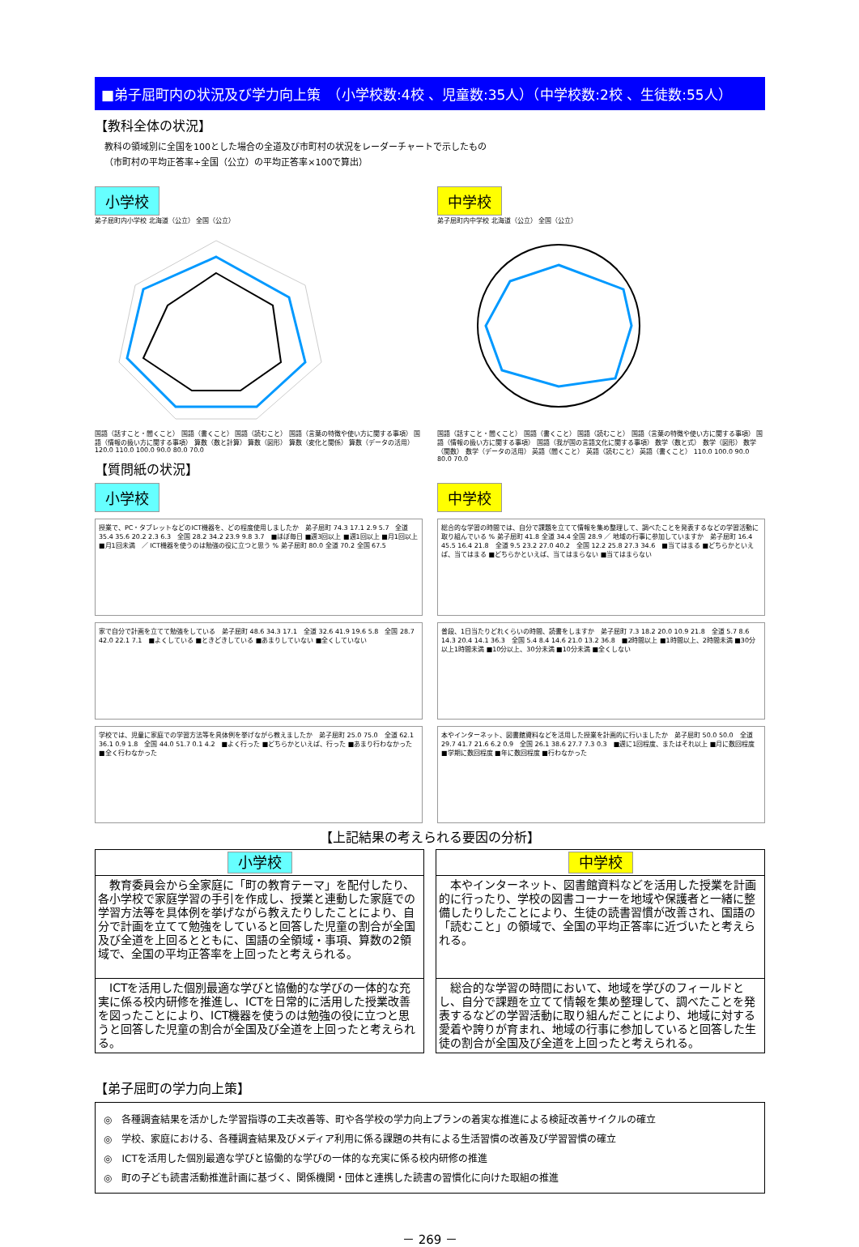■弟子屈町内の状況及び学力向上策　（小学校数:4校 、児童数:35人）（中学校数:2校 、生徒数:55人）
【教科全体の状況】
教科の領域別に全国を100とした場合の全道及び市町村の状況をレーダーチャートで示したもの
（市町村の平均正答率÷全国（公立）の平均正答率×100で算出）
小学校
弟子屈町内小学校 北海道（公立） 全国（公立）
国語（話すこと・聞くこと） 国語（書くこと） 国語（読むこと） 国語（言葉の特徴や使い方に関する事項） 国語（情報の扱い方に関する事項） 算数（数と計算） 算数（図形） 算数（変化と関係） 算数（データの活用） 120.0 110.0 100.0 90.0 80.0 70.0
中学校
弟子屈町内中学校 北海道（公立） 全国（公立）
国語（話すこと・聞くこと） 国語（書くこと） 国語（読むこと） 国語（言葉の特徴や使い方に関する事項） 国語（情報の扱い方に関する事項） 国語（我が国の言語文化に関する事項） 数学（数と式） 数学（図形） 数学（関数） 数学（データの活用） 英語（聞くこと） 英語（読むこと） 英語（書くこと） 110.0 100.0 90.0 80.0 70.0
【質問紙の状況】
小学校
授業で、PC・タブレットなどのICT機器を、どの程度使用しましたか　弟子屈町 74.3 17.1 2.9 5.7　全道 35.4 35.6 20.2 2.3 6.3　全国 28.2 34.2 23.9 9.8 3.7　■ほぼ毎日 ■週3回以上 ■週1回以上 ■月1回以上 ■月1回未満　／ ICT機器を使うのは勉強の役に立つと思う % 弟子屈町 80.0 全道 70.2 全国 67.5
家で自分で計画を立てて勉強をしている　弟子屈町 48.6 34.3 17.1　全道 32.6 41.9 19.6 5.8　全国 28.7 42.0 22.1 7.1　■よくしている ■ときどきしている ■あまりしていない ■全くしていない
学校では、児童に家庭での学習方法等を具体例を挙げながら教えましたか　弟子屈町 25.0 75.0　全道 62.1 36.1 0.9 1.8　全国 44.0 51.7 0.1 4.2　■よく行った ■どちらかといえば、行った ■あまり行わなかった ■全く行わなかった
中学校
総合的な学習の時間では、自分で課題を立てて情報を集め整理して、調べたことを発表するなどの学習活動に取り組んでいる % 弟子屈町 41.8 全道 34.4 全国 28.9 ／ 地域の行事に参加していますか　弟子屈町 16.4 45.5 16.4 21.8　全道 9.5 23.2 27.0 40.2　全国 12.2 25.8 27.3 34.6　■当てはまる ■どちらかといえば、当てはまる ■どちらかといえば、当てはまらない ■当てはまらない
普段、1日当たりどれくらいの時間、読書をしますか　弟子屈町 7.3 18.2 20.0 10.9 21.8　全道 5.7 8.6 14.3 20.4 14.1 36.3　全国 5.4 8.4 14.6 21.0 13.2 36.8　■2時間以上 ■1時間以上、2時間未満 ■30分以上1時間未満 ■10分以上、30分未満 ■10分未満 ■全くしない
本やインターネット、図書館資料などを活用した授業を計画的に行いましたか　弟子屈町 50.0 50.0　全道 29.7 41.7 21.6 6.2 0.9　全国 26.1 38.6 27.7 7.3 0.3　■週に1回程度、またはそれ以上 ■月に数回程度 ■学期に数回程度 ■年に数回程度 ■行わなかった
【上記結果の考えられる要因の分析】
小学校
　教育委員会から全家庭に「町の教育テーマ」を配付したり、各小学校で家庭学習の手引を作成し、授業と連動した家庭での学習方法等を具体例を挙げながら教えたりしたことにより、自分で計画を立てて勉強をしていると回答した児童の割合が全国及び全道を上回るとともに、国語の全領域・事項、算数の2領域で、全国の平均正答率を上回ったと考えられる。
　ICTを活用した個別最適な学びと協働的な学びの一体的な充実に係る校内研修を推進し、ICTを日常的に活用した授業改善を図ったことにより、ICT機器を使うのは勉強の役に立つと思うと回答した児童の割合が全国及び全道を上回ったと考えられる。
中学校
　本やインターネット、図書館資料などを活用した授業を計画的に行ったり、学校の図書コーナーを地域や保護者と一緒に整備したりしたことにより、生徒の読書習慣が改善され、国語の「読むこと」の領域で、全国の平均正答率に近づいたと考えられる。
　総合的な学習の時間において、地域を学びのフィールドとし、自分で課題を立てて情報を集め整理して、調べたことを発表するなどの学習活動に取り組んだことにより、地域に対する愛着や誇りが育まれ、地域の行事に参加していると回答した生徒の割合が全国及び全道を上回ったと考えられる。
【弟子屈町の学力向上策】
◎　各種調査結果を活かした学習指導の工夫改善等、町や各学校の学力向上プランの着実な推進による検証改善サイクルの確立
◎　学校、家庭における、各種調査結果及びメディア利用に係る課題の共有による生活習慣の改善及び学習習慣の確立
◎　ICTを活用した個別最適な学びと協働的な学びの一体的な充実に係る校内研修の推進
◎　町の子ども読書活動推進計画に基づく、関係機関・団体と連携した読書の習慣化に向けた取組の推進
－ 269 －